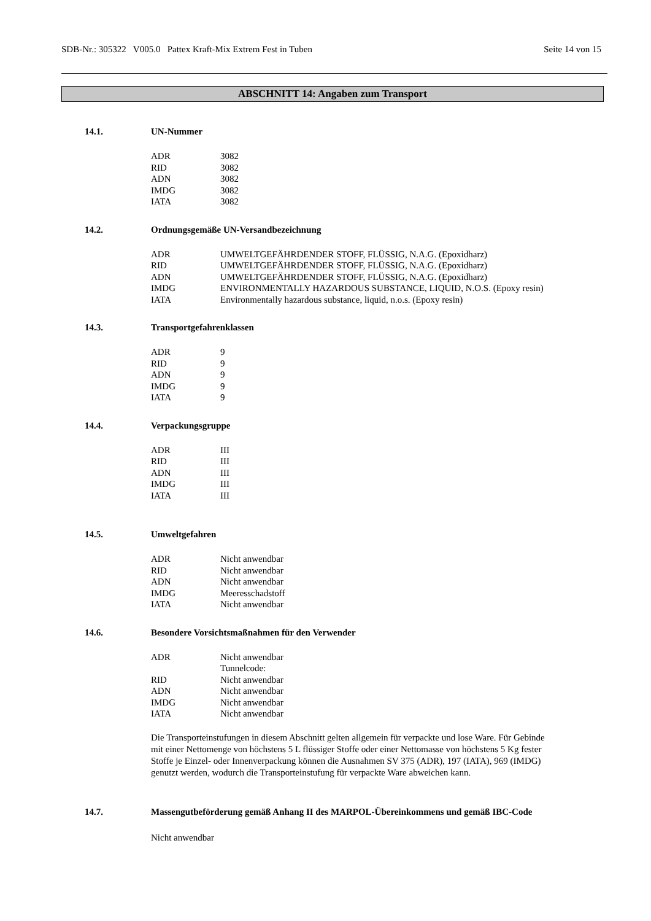SDB-Nr.: 305322 V005.0 Pattex Kraft-Mix Extrem Fest in Tuben Seite 14 von 15
ABSCHNITT 14: Angaben zum Transport
14.1. UN-Nummer
| ADR | 3082 |
| RID | 3082 |
| ADN | 3082 |
| IMDG | 3082 |
| IATA | 3082 |
14.2. Ordnungsgemäße UN-Versandbezeichnung
| ADR | UMWELTGEFÄHRDENDER STOFF, FLÜSSIG, N.A.G. (Epoxidharz) |
| RID | UMWELTGEFÄHRDENDER STOFF, FLÜSSIG, N.A.G. (Epoxidharz) |
| ADN | UMWELTGEFÄHRDENDER STOFF, FLÜSSIG, N.A.G. (Epoxidharz) |
| IMDG | ENVIRONMENTALLY HAZARDOUS SUBSTANCE, LIQUID, N.O.S. (Epoxy resin) |
| IATA | Environmentally hazardous substance, liquid, n.o.s. (Epoxy resin) |
14.3. Transportgefahrenklassen
| ADR | 9 |
| RID | 9 |
| ADN | 9 |
| IMDG | 9 |
| IATA | 9 |
14.4. Verpackungsgruppe
| ADR | III |
| RID | III |
| ADN | III |
| IMDG | III |
| IATA | III |
14.5. Umweltgefahren
| ADR | Nicht anwendbar |
| RID | Nicht anwendbar |
| ADN | Nicht anwendbar |
| IMDG | Meeresschadstoff |
| IATA | Nicht anwendbar |
14.6. Besondere Vorsichtsmaßnahmen für den Verwender
| ADR | Nicht anwendbar Tunnelcode: |
| RID | Nicht anwendbar |
| ADN | Nicht anwendbar |
| IMDG | Nicht anwendbar |
| IATA | Nicht anwendbar |
Die Transporteinstufungen in diesem Abschnitt gelten allgemein für verpackte und lose Ware. Für Gebinde mit einer Nettomenge von höchstens 5 L flüssiger Stoffe oder einer Nettomasse von höchstens 5 Kg fester Stoffe je Einzel- oder Innenverpackung können die Ausnahmen SV 375 (ADR), 197 (IATA), 969 (IMDG) genutzt werden, wodurch die Transporteinstufung für verpackte Ware abweichen kann.
14.7. Massengutbeförderung gemäß Anhang II des MARPOL-Übereinkommens und gemäß IBC-Code
Nicht anwendbar